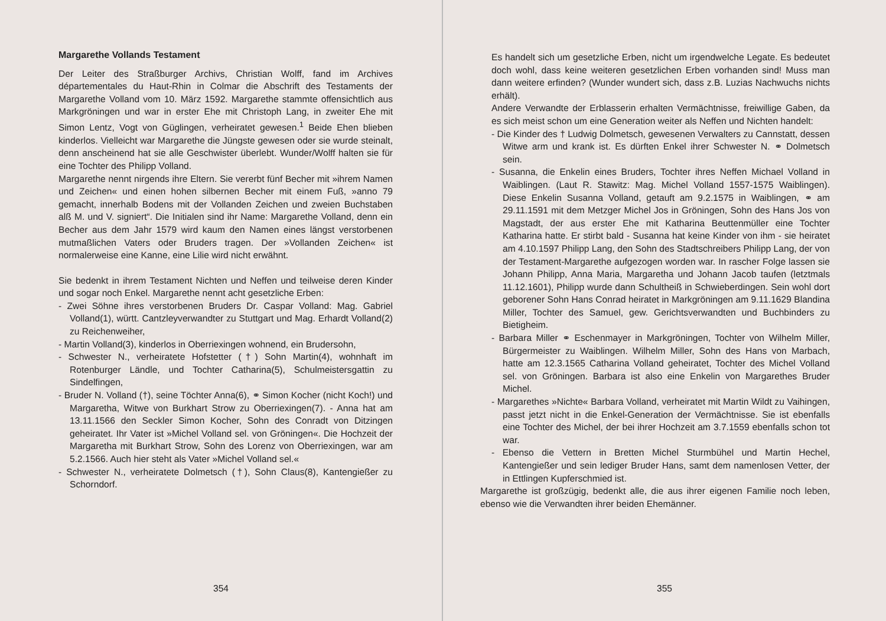Margarethe Vollands Testament
Der Leiter des Straßburger Archivs, Christian Wolff, fand im Archives départementales du Haut-Rhin in Colmar die Abschrift des Testaments der Margarethe Volland vom 10. März 1592. Margarethe stammte offensichtlich aus Markgröningen und war in erster Ehe mit Christoph Lang, in zweiter Ehe mit Simon Lentz, Vogt von Güglingen, verheiratet gewesen.<sup>1</sup> Beide Ehen blieben kinderlos. Vielleicht war Margarethe die Jüngste gewesen oder sie wurde steinalt, denn anscheinend hat sie alle Geschwister überlebt. Wunder/Wolff halten sie für eine Tochter des Philipp Volland.
Margarethe nennt nirgends ihre Eltern. Sie vererbt fünf Becher mit »ihrem Namen und Zeichen« und einen hohen silbernen Becher mit einem Fuß, »anno 79 gemacht, innerhalb Bodens mit der Vollanden Zeichen und zweien Buchstaben alß M. und V. signiert“. Die Initialen sind ihr Name: Margarethe Volland, denn ein Becher aus dem Jahr 1579 wird kaum den Namen eines längst verstorbenen mutmaßlichen Vaters oder Bruders tragen. Der »Vollanden Zeichen« ist normalerweise eine Kanne, eine Lilie wird nicht erwähnt.
Sie bedenkt in ihrem Testament Nichten und Neffen und teilweise deren Kinder und sogar noch Enkel. Margarethe nennt acht gesetzliche Erben:
- Zwei Söhne ihres verstorbenen Bruders Dr. Caspar Volland: Mag. Gabriel Volland(1), württ. Cantzleyverwandter zu Stuttgart und Mag. Erhardt Volland(2) zu Reichenweiher,
- Martin Volland(3), kinderlos in Oberriexingen wohnend, ein Brudersohn,
- Schwester N., verheiratete Hofstetter (†) Sohn Martin(4), wohnhaft im Rotenburger Ländle, und Tochter Catharina(5), Schulmeistersgattin zu Sindelfingen,
- Bruder N. Volland (†), seine Töchter Anna(6), ⚭ Simon Kocher (nicht Koch!) und Margaretha, Witwe von Burkhart Strow zu Oberriexingen(7). - Anna hat am 13.11.1566 den Seckler Simon Kocher, Sohn des Conradt von Ditzingen geheiratet. Ihr Vater ist »Michel Volland sel. von Gröningen«. Die Hochzeit der Margaretha mit Burkhart Strow, Sohn des Lorenz von Oberriexingen, war am 5.2.1566. Auch hier steht als Vater »Michel Volland sel.«
- Schwester N., verheiratete Dolmetsch (†), Sohn Claus(8), Kantengießer zu Schorndorf.
354
Es handelt sich um gesetzliche Erben, nicht um irgendwelche Legate. Es bedeutet doch wohl, dass keine weiteren gesetzlichen Erben vorhanden sind! Muss man dann weitere erfinden? (Wunder wundert sich, dass z.B. Luzias Nachwuchs nichts erhält).
Andere Verwandte der Erblasserin erhalten Vermächtnisse, freiwillige Gaben, da es sich meist schon um eine Generation weiter als Neffen und Nichten handelt:
- Die Kinder des † Ludwig Dolmetsch, gewesenen Verwalters zu Cannstatt, dessen Witwe arm und krank ist. Es dürften Enkel ihrer Schwester N. ⚭ Dolmetsch sein.
- Susanna, die Enkelin eines Bruders, Tochter ihres Neffen Michael Volland in Waiblingen. (Laut R. Stawitz: Mag. Michel Volland 1557-1575 Waiblingen). Diese Enkelin Susanna Volland, getauft am 9.2.1575 in Waiblingen, ⚭ am 29.11.1591 mit dem Metzger Michel Jos in Gröningen, Sohn des Hans Jos von Magstadt, der aus erster Ehe mit Katharina Beuttenmüller eine Tochter Katharina hatte. Er stirbt bald - Susanna hat keine Kinder von ihm - sie heiratet am 4.10.1597 Philipp Lang, den Sohn des Stadtschreibers Philipp Lang, der von der Testament-Margarethe aufgezogen worden war. In rascher Folge lassen sie Johann Philipp, Anna Maria, Margaretha und Johann Jacob taufen (letztmals 11.12.1601), Philipp wurde dann Schultheiß in Schwieberdingen. Sein wohl dort geborener Sohn Hans Conrad heiratet in Markgröningen am 9.11.1629 Blandina Miller, Tochter des Samuel, gew. Gerichtsverwandten und Buchbinders zu Bietigheim.
- Barbara Miller ⚭ Eschenmayer in Markgröningen, Tochter von Wilhelm Miller, Bürgermeister zu Waiblingen. Wilhelm Miller, Sohn des Hans von Marbach, hatte am 12.3.1565 Catharina Volland geheiratet, Tochter des Michel Volland sel. von Gröningen. Barbara ist also eine Enkelin von Margarethes Bruder Michel.
- Margarethes »Nichte« Barbara Volland, verheiratet mit Martin Wildt zu Vaihingen, passt jetzt nicht in die Enkel-Generation der Vermächtnisse. Sie ist ebenfalls eine Tochter des Michel, der bei ihrer Hochzeit am 3.7.1559 ebenfalls schon tot war.
- Ebenso die Vettern in Bretten Michel Sturmbühel und Martin Hechel, Kantengießer und sein lediger Bruder Hans, samt dem namenlosen Vetter, der in Ettlingen Kupferschmied ist.
Margarethe ist großzügig, bedenkt alle, die aus ihrer eigenen Familie noch leben, ebenso wie die Verwandten ihrer beiden Ehemänner.
355